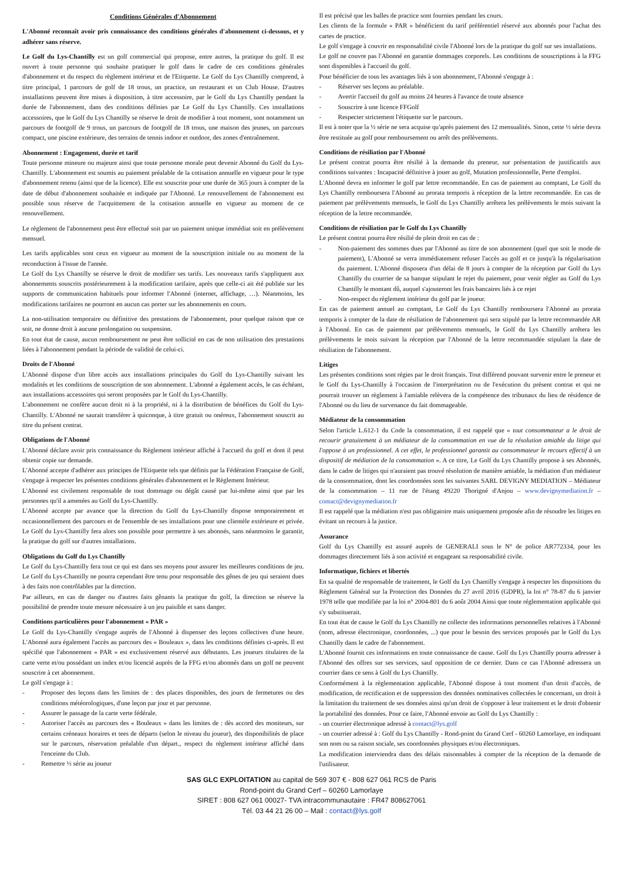Conditions Générales d'Abonnement
L'Abonné reconnaît avoir pris connaissance des conditions générales d'abonnement ci-dessous, et y adhérer sans réserve.
Le Golf du Lys-Chantilly est un golf commercial qui propose, entre autres, la pratique du golf. Il est ouvert à toute personne qui souhaite pratiquer le golf dans le cadre de ces conditions générales d'abonnement et du respect du règlement intérieur et de l'Etiquette. Le Golf du Lys Chantilly comprend, à titre principal, 1 parcours de golf de 18 trous, un practice, un restaurant et un Club House. D'autres installations peuvent être mises à disposition, à titre accessoire, par le Golf du Lys Chantilly pendant la durée de l'abonnement, dans des conditions définies par Le Golf du Lys Chantilly. Ces installations accessoires, que le Golf du Lys Chantilly se réserve le droit de modifier à tout moment, sont notamment un parcours de footgolf de 9 trous, un parcours de footgolf de 18 trous, une maison des jeunes, un parcours compact, une piscine extérieure, des terrains de tennis indoor et outdoor, des zones d'entraînement.
Abonnement : Engagement, durée et tarif
Toute personne mineure ou majeure ainsi que toute personne morale peut devenir Abonné du Golf du Lys-Chantilly. L'abonnement est soumis au paiement préalable de la cotisation annuelle en vigueur pour le type d'abonnement retenu (ainsi que de la licence). Elle est souscrite pour une durée de 365 jours à compter de la date de début d'abonnement souhaitée et indiquée par l'Abonné. Le renouvellement de l'abonnement est possible sous réserve de l'acquittement de la cotisation annuelle en vigueur au moment de ce renouvellement.
Le règlement de l'abonnement peut être effectué soit par un paiement unique immédiat soit en prélèvement mensuel.
Les tarifs applicables sont ceux en vigueur au moment de la souscription initiale ou au moment de la reconduction à l'issue de l'année.
Le Golf du Lys Chantilly se réserve le droit de modifier ses tarifs. Les nouveaux tarifs s'appliquent aux abonnements souscrits postérieurement à la modification tarifaire, après que celle-ci ait été publiée sur les supports de communication habituels pour informer l'Abonné (internet, affichage, …). Néanmoins, les modifications tarifaires ne pourront en aucun cas porter sur les abonnements en cours.
La non-utilisation temporaire ou définitive des prestations de l'abonnement, pour quelque raison que ce soit, ne donne droit à aucune prolongation ou suspension.
En tout état de cause, aucun remboursement ne peut être sollicité en cas de non utilisation des prestations liées à l'abonnement pendant la période de validité de celui-ci.
Droits de l'Abonné
L'Abonné dispose d'un libre accès aux installations principales du Golf du Lys-Chantilly suivant les modalités et les conditions de souscription de son abonnement. L'abonné a également accès, le cas échéant, aux installations accessoires qui seront proposées par le Golf du Lys-Chantilly.
L'abonnement ne confère aucun droit ni à la propriété, ni à la distribution de bénéfices du Golf du Lys-Chantilly. L'Abonné ne saurait transférer à quiconque, à titre gratuit ou onéreux, l'abonnement souscrit au titre du présent contrat.
Obligations de l'Abonné
L'Abonné déclare avoir pris connaissance du Règlement intérieur affiché à l'accueil du golf et dont il peut obtenir copie sur demande.
L'Abonné accepte d'adhérer aux principes de l'Etiquette tels que définis par la Fédération Française de Golf, s'engage à respecter les présentes conditions générales d'abonnement et le Règlement Intérieur.
L'Abonné est civilement responsable de tout dommage ou dégât causé par lui-même ainsi que par les personnes qu'il a amenées au Golf du Lys-Chantilly.
L'Abonné accepte par avance que la direction du Golf du Lys-Chantilly dispose temporairement et occasionnellement des parcours et de l'ensemble de ses installations pour une clientèle extérieure et privée. Le Golf du Lys-Chantilly fera alors son possible pour permettre à ses abonnés, sans néanmoins le garantir, la pratique du golf sur d'autres installations.
Obligations du Golf du Lys Chantilly
Le Golf du Lys-Chantilly fera tout ce qui est dans ses moyens pour assurer les meilleures conditions de jeu. Le Golf du Lys-Chantilly ne pourra cependant être tenu pour responsable des gênes de jeu qui seraient dues à des faits non contrôlables par la direction.
Par ailleurs, en cas de danger ou d'autres faits gênants la pratique du golf, la direction se réserve la possibilité de prendre toute mesure nécessaire à un jeu paisible et sans danger.
Conditions particulières pour l'abonnement « PAR »
Le Golf du Lys-Chantilly s'engage auprès de l'Abonné à dispenser des leçons collectives d'une heure. L'Abonné aura également l'accès au parcours des « Bouleaux », dans les conditions définies ci-après. Il est spécifié que l'abonnement « PAR » est exclusivement réservé aux débutants. Les joueurs titulaires de la carte verte et/ou possédant un index et/ou licencié auprès de la FFG et/ou abonnés dans un golf ne peuvent souscrire à cet abonnement.
Le golf s'engage à :
- Proposer des leçons dans les limites de : des places disponibles, des jours de fermetures ou des conditions météorologiques, d'une leçon par jour et par personne.
- Assurer le passage de la carte verte fédérale.
- Autoriser l'accès au parcours des « Bouleaux » dans les limites de : dès accord des moniteurs, sur certains créneaux horaires et tees de départs (selon le niveau du joueur), des disponibilités de place sur le parcours, réservation préalable d'un départ., respect du règlement intérieur affiché dans l'enceinte du Club.
- Remettre ½ série au joueur
Il est précisé que les balles de practice sont fournies pendant les cours.
Les clients de la formule « PAR » bénéficient du tarif préférentiel réservé aux abonnés pour l'achat des cartes de practice.
Le golf s'engage à couvrir en responsabilité civile l'Abonné lors de la pratique du golf sur ses installations.
Le golf ne couvre pas l'Abonné en garantie dommages corporels. Les conditions de souscriptions à la FFG sont disponibles à l'accueil du golf.
Pour bénéficier de tous les avantages liés à son abonnement, l'Abonné s'engage à :
- Réserver ses leçons au préalable.
- Avertir l'accueil du golf au moins 24 heures à l'avance de toute absence
- Souscrire à une licence FFGolf
- Respecter strictement l'étiquette sur le parcours.
Il est à noter que la ½ série ne sera acquise qu'après paiement des 12 mensualités. Sinon, cette ½ série devra être restituée au golf pour remboursement ou arrêt des prélèvements.
Conditions de résiliation par l'Abonné
Le présent contrat pourra être résilié à la demande du preneur, sur présentation de justificatifs aux conditions suivantes : Incapacité définitive à jouer au golf, Mutation professionnelle, Perte d'emploi.
L'Abonné devra en informer le golf par lettre recommandée. En cas de paiement au comptant, Le Golf du Lys Chantilly remboursera l'Abonné au prorata temporis à réception de la lettre recommandée. En cas de paiement par prélèvements mensuels, le Golf du Lys Chantilly arrêtera les prélèvements le mois suivant la réception de la lettre recommandée.
Conditions de résiliation par le Golf du Lys Chantilly
Le présent contrat pourra être résilié de plein droit en cas de :
- Non-paiement des sommes dues par l'Abonné au titre de son abonnement (quel que soit le mode de paiement), L'Abonné se verra immédiatement refuser l'accès au golf et ce jusqu'à la régularisation du paiement. L'Abonné disposera d'un délai de 8 jours à compter de la réception par Golf du Lys Chantilly du courrier de sa banque stipulant le rejet du paiement, pour venir régler au Golf du Lys Chantilly le montant dû, auquel s'ajouteront les frais bancaires liés à ce rejet
- Non-respect du règlement intérieur du golf par le joueur.
En cas de paiement annuel au comptant, Le Golf du Lys Chantilly remboursera l'Abonné au prorata temporis à compter de la date de résiliation de l'abonnement qui sera stipulé par la lettre recommandée AR à l'Abonné. En cas de paiement par prélèvements mensuels, le Golf du Lys Chantilly arrêtera les prélèvements le mois suivant la réception par l'Abonné de la lettre recommandée stipulant la date de résiliation de l'abonnement.
Litiges
Les présentes conditions sont régies par le droit français. Tout différend pouvant survenir entre le preneur et le Golf du Lys-Chantilly à l'occasion de l'interprétation ou de l'exécution du présent contrat et qui ne pourrait trouver un règlement à l'amiable relèvera de la compétence des tribunaux du lieu de résidence de l'Abonné ou du lieu de survenance du fait dommageable.
Médiateur de la consommation
Selon l'article L.612-1 du Code la consommation, il est rappelé que « tout consommateur a le droit de recourir gratuitement à un médiateur de la consommation en vue de la résolution amiable du litige qui l'oppose à un professionnel. A cet effet, le professionnel garantit au consommateur le recours effectif à un dispositif de médiation de la consommation ». A ce titre, Le Golf du Lys Chantilly propose à ses Abonnés, dans le cadre de litiges qui n'auraient pas trouvé résolution de manière amiable, la médiation d'un médiateur de la consommation, dont les coordonnées sont les suivantes SARL DEVIGNY MEDIATION – Médiateur de la consommation – 11 rue de l'étang 49220 Thorigné d'Anjou – www.devignymediation.fr – contact@devignymediation.fr
Il est rappelé que la médiation n'est pas obligatoire mais uniquement proposée afin de résoudre les litiges en évitant un recours à la justice.
Assurance
Golf du Lys Chantilly est assuré auprès de GENERALI sous le N° de police AR772334, pour les dommages directement liés à son activité et engageant sa responsabilité civile.
Informatique, fichiers et libertés
En sa qualité de responsable de traitement, le Golf du Lys Chantilly s'engage à respecter les dispositions du Règlement Général sur la Protection des Données du 27 avril 2016 (GDPR), la loi n° 78-87 du 6 janvier 1978 telle que modifiée par la loi n° 2004-801 du 6 août 2004 Ainsi que toute réglementation applicable qui s'y substituerait.
En tout état de cause le Golf du Lys Chantilly ne collecte des informations personnelles relatives à l'Abonné (nom, adresse électronique, coordonnées, ...) que pour le besoin des services proposés par le Golf du Lys Chantilly dans le cadre de l'abonnement.
L'Abonné fournit ces informations en toute connaissance de cause. Golf du Lys Chantilly pourra adresser à l'Abonné des offres sur ses services, sauf opposition de ce dernier. Dans ce cas l'Abonné adressera un courrier dans ce sens à Golf du Lys Chantilly.
Conformément à la règlementation applicable, l'Abonné dispose à tout moment d'un droit d'accès, de modification, de rectification et de suppression des données nominatives collectées le concernant, un droit à la limitation du traitement de ses données ainsi qu'un droit de s'opposer à leur traitement et le droit d'obtenir la portabilité des données. Pour ce faire, l'Abonné envoie au Golf du Lys Chantilly :
- un courrier électronique adressé à contact@lys.golf
- un courrier adressé à : Golf du Lys Chantilly - Rond-point du Grand Cerf - 60260 Lamorlaye, en indiquant son nom ou sa raison sociale, ses coordonnées physiques et/ou électroniques.
La modification interviendra dans des délais raisonnables à compter de la réception de la demande de l'utilisateur.
SAS GLC EXPLOITATION au capital de 569 307 € - 808 627 061 RCS de Paris
Rond-point du Grand Cerf – 60260 Lamorlaye
SIRET : 808 627 061 00027- TVA intracommunautaire : FR47 808627061
Tél. 03 44 21 26 00 – Mail : contact@lys.golf